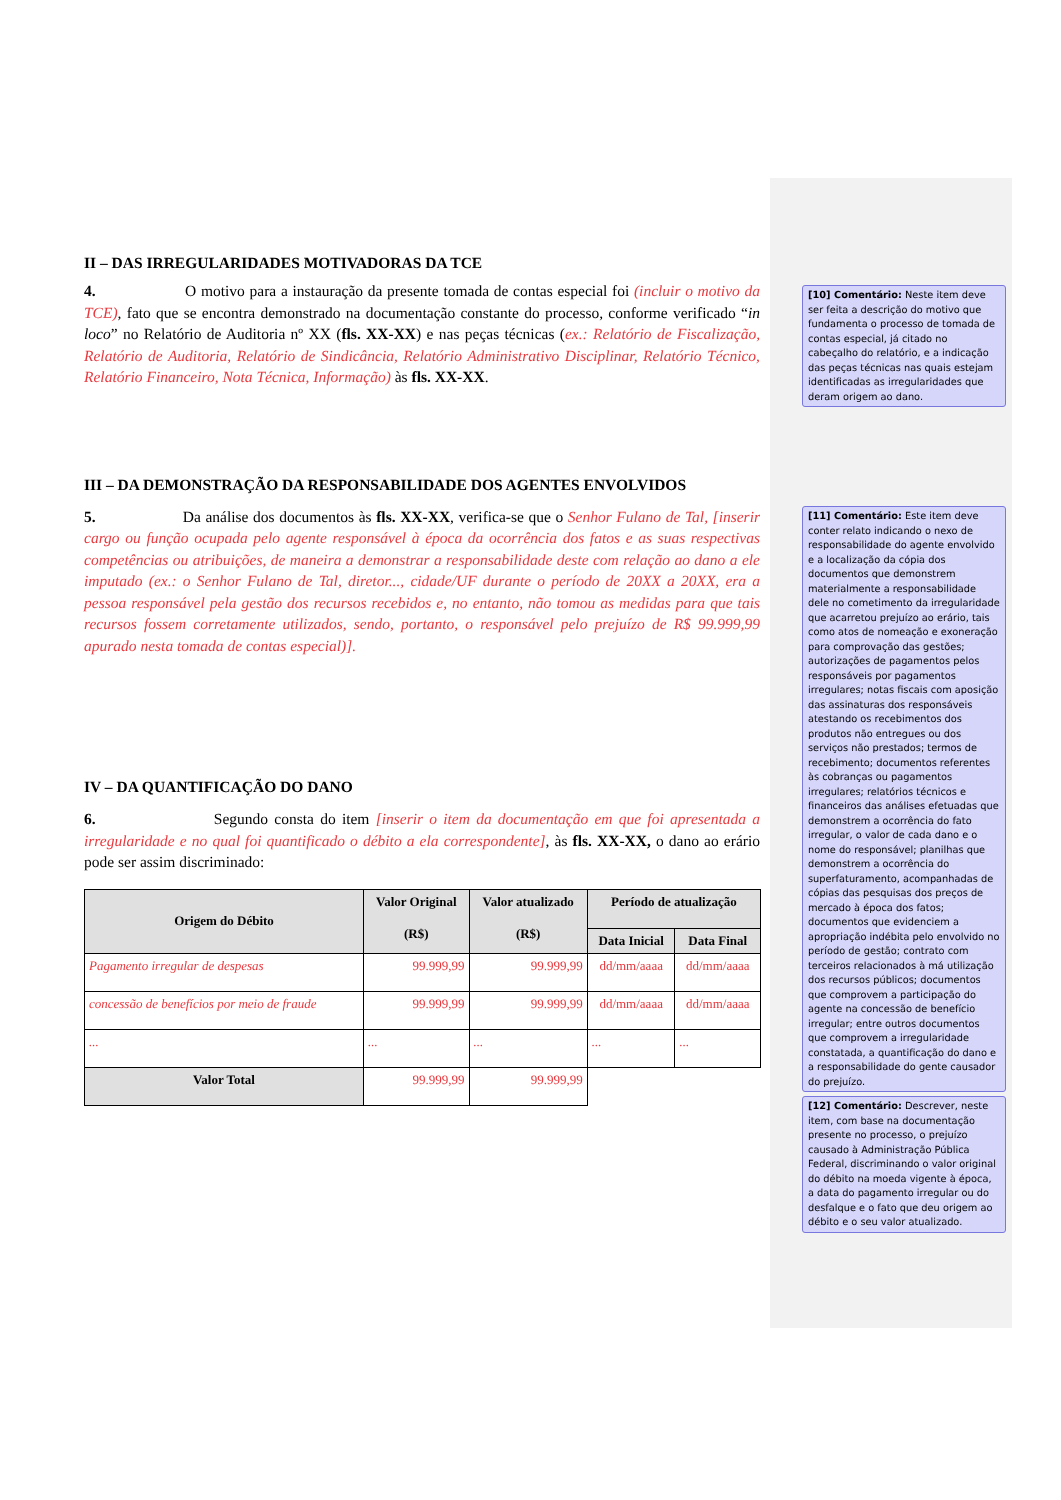II – DAS IRREGULARIDADES MOTIVADORAS DA TCE
4. O motivo para a instauração da presente tomada de contas especial foi (incluir o motivo da TCE), fato que se encontra demonstrado na documentação constante do processo, conforme verificado “in loco” no Relatório de Auditoria nº XX (fls. XX-XX) e nas peças técnicas (ex.: Relatório de Fiscalização, Relatório de Auditoria, Relatório de Sindicância, Relatório Administrativo Disciplinar, Relatório Técnico, Relatório Financeiro, Nota Técnica, Informação) às fls. XX-XX.
III – DA DEMONSTRAÇÃO DA RESPONSABILIDADE DOS AGENTES ENVOLVIDOS
5. Da análise dos documentos às fls. XX-XX, verifica-se que o Senhor Fulano de Tal, [inserir cargo ou função ocupada pelo agente responsável à época da ocorrência dos fatos e as suas respectivas competências ou atribuições, de maneira a demonstrar a responsabilidade deste com relação ao dano a ele imputado (ex.: o Senhor Fulano de Tal, diretor..., cidade/UF durante o período de 20XX a 20XX, era a pessoa responsável pela gestão dos recursos recebidos e, no entanto, não tomou as medidas para que tais recursos fossem corretamente utilizados, sendo, portanto, o responsável pelo prejuízo de R$ 99.999,99 apurado nesta tomada de contas especial)].
IV – DA QUANTIFICAÇÃO DO DANO
6. Segundo consta do item [inserir o item da documentação em que foi apresentada a irregularidade e no qual foi quantificado o débito a ela correspondente], às fls. XX-XX, o dano ao erário pode ser assim discriminado:
| Origem do Débito | Valor Original (R$) | Valor atualizado (R$) | Período de atualização | |
| --- | --- | --- | --- | --- |
| | | | Data Inicial | Data Final |
| Pagamento irregular de despesas | 99.999,99 | 99.999,99 | dd/mm/aaaa | dd/mm/aaaa |
| concessão de benefícios por meio de fraude | 99.999,99 | 99.999,99 | dd/mm/aaaa | dd/mm/aaaa |
| ... | ... | ... | ... | ... |
| Valor Total | 99.999,99 | 99.999,99 | | |
[10] Comentário: Neste item deve ser feita a descrição do motivo que fundamenta o processo de tomada de contas especial, já citado no cabeçalho do relatório, e a indicação das peças técnicas nas quais estejam identificadas as irregularidades que deram origem ao dano.
[11] Comentário: Este item deve conter relato indicando o nexo de responsabilidade do agente envolvido e a localização da cópia dos documentos que demonstrem materialmente a responsabilidade dele no cometimento da irregularidade que acarretou prejuízo ao erário, tais como atos de nomeação e exoneração para comprovação das gestões; autorizações de pagamentos pelos responsáveis por pagamentos irregulares; notas fiscais com aposição das assinaturas dos responsáveis atestando os recebimentos dos produtos não entregues ou dos serviços não prestados; termos de recebimento; documentos referentes às cobranças ou pagamentos irregulares; relatórios técnicos e financeiros das análises efetuadas que demonstrem a ocorrência do fato irregular, o valor de cada dano e o nome do responsável; planilhas que demonstrem a ocorrência do superfaturamento, acompanhadas de cópias das pesquisas dos preços de mercado à época dos fatos; documentos que evidenciem a apropriação indébita pelo envolvido no período de gestão; contrato com terceiros relacionados à má utilização dos recursos públicos; documentos que comprovem a participação do agente na concessão de benefício irregular; entre outros documentos que comprovem a irregularidade constatada, a quantificação do dano e a responsabilidade do gente causador do prejuízo.
[12] Comentário: Descrever, neste item, com base na documentação presente no processo, o prejuízo causado à Administração Pública Federal, discriminando o valor original do débito na moeda vigente à época, a data do pagamento irregular ou do desfalque e o fato que deu origem ao débito e o seu valor atualizado.